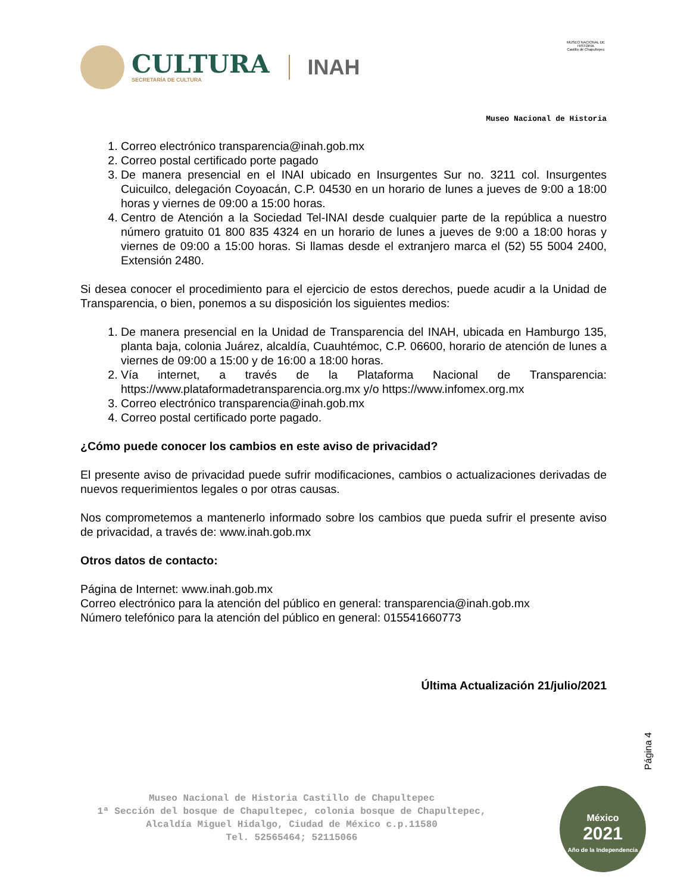CULTURA
SECRETARÍA DE CULTURA
INAH
MUSEO NACIONAL DE HISTORIA
Castillo de Chapultepec
Museo Nacional de Historia
1. Correo electrónico transparencia@inah.gob.mx
2. Correo postal certificado porte pagado
3. De manera presencial en el INAI ubicado en Insurgentes Sur no. 3211 col. Insurgentes Cuicuilco, delegación Coyoacán, C.P. 04530 en un horario de lunes a jueves de 9:00 a 18:00 horas y viernes de 09:00 a 15:00 horas.
4. Centro de Atención a la Sociedad Tel-INAI desde cualquier parte de la república a nuestro número gratuito 01 800 835 4324 en un horario de lunes a jueves de 9:00 a 18:00 horas y viernes de 09:00 a 15:00 horas. Si llamas desde el extranjero marca el (52) 55 5004 2400, Extensión 2480.
Si desea conocer el procedimiento para el ejercicio de estos derechos, puede acudir a la Unidad de Transparencia, o bien, ponemos a su disposición los siguientes medios:
1. De manera presencial en la Unidad de Transparencia del INAH, ubicada en Hamburgo 135, planta baja, colonia Juárez, alcaldía, Cuauhtémoc, C.P. 06600, horario de atención de lunes a viernes de 09:00 a 15:00 y de 16:00 a 18:00 horas.
2. Vía internet, a través de la Plataforma Nacional de Transparencia: https://www.plataformadetransparencia.org.mx y/o https://www.infomex.org.mx
3. Correo electrónico transparencia@inah.gob.mx
4. Correo postal certificado porte pagado.
¿Cómo puede conocer los cambios en este aviso de privacidad?
El presente aviso de privacidad puede sufrir modificaciones, cambios o actualizaciones derivadas de nuevos requerimientos legales o por otras causas.
Nos comprometemos a mantenerlo informado sobre los cambios que pueda sufrir el presente aviso de privacidad, a través de: www.inah.gob.mx
Otros datos de contacto:
Página de Internet: www.inah.gob.mx
Correo electrónico para la atención del público en general: transparencia@inah.gob.mx
Número telefónico para la atención del público en general: 015541660773
Última Actualización 21/julio/2021
Página 4
Museo Nacional de Historia Castillo de Chapultepec
1ª Sección del bosque de Chapultepec, colonia bosque de Chapultepec,
Alcaldía Miguel Hidalgo, Ciudad de México c.p.11580
Tel. 52565464; 52115066
México
2021
Año de la Independencia